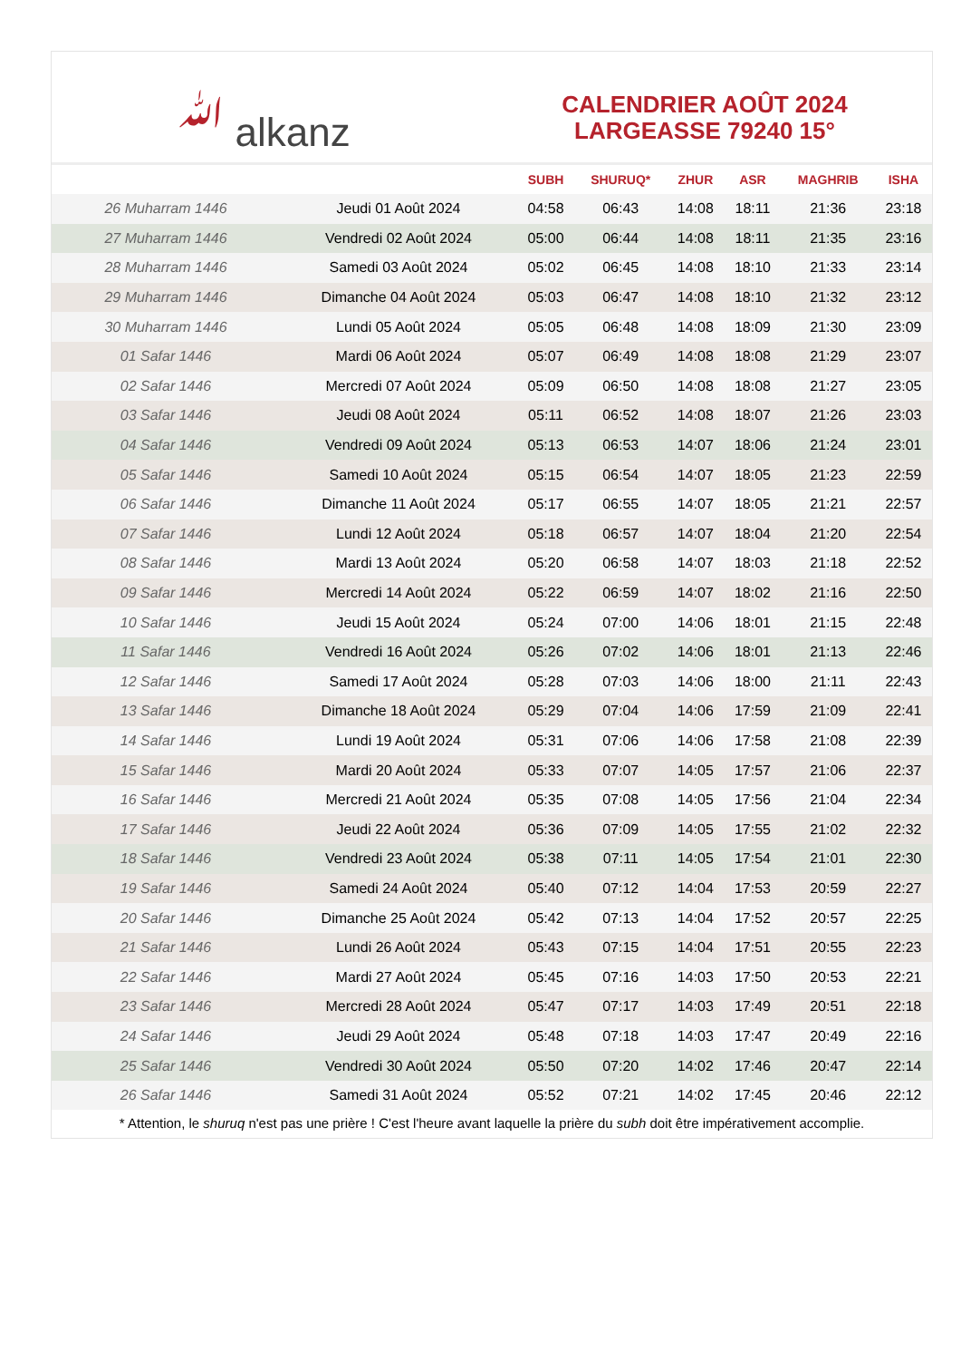ﷲ alkanz
CALENDRIER AOÛT 2024
LARGEASSE 79240 15°
| | | SUBH | SHURUQ* | ZHUR | ASR | MAGHRIB | ISHA |
| --- | --- | --- | --- | --- | --- | --- | --- |
| 26 Muharram 1446 | Jeudi 01 Août 2024 | 04:58 | 06:43 | 14:08 | 18:11 | 21:36 | 23:18 |
| 27 Muharram 1446 | Vendredi 02 Août 2024 | 05:00 | 06:44 | 14:08 | 18:11 | 21:35 | 23:16 |
| 28 Muharram 1446 | Samedi 03 Août 2024 | 05:02 | 06:45 | 14:08 | 18:10 | 21:33 | 23:14 |
| 29 Muharram 1446 | Dimanche 04 Août 2024 | 05:03 | 06:47 | 14:08 | 18:10 | 21:32 | 23:12 |
| 30 Muharram 1446 | Lundi 05 Août 2024 | 05:05 | 06:48 | 14:08 | 18:09 | 21:30 | 23:09 |
| 01 Safar 1446 | Mardi 06 Août 2024 | 05:07 | 06:49 | 14:08 | 18:08 | 21:29 | 23:07 |
| 02 Safar 1446 | Mercredi 07 Août 2024 | 05:09 | 06:50 | 14:08 | 18:08 | 21:27 | 23:05 |
| 03 Safar 1446 | Jeudi 08 Août 2024 | 05:11 | 06:52 | 14:08 | 18:07 | 21:26 | 23:03 |
| 04 Safar 1446 | Vendredi 09 Août 2024 | 05:13 | 06:53 | 14:07 | 18:06 | 21:24 | 23:01 |
| 05 Safar 1446 | Samedi 10 Août 2024 | 05:15 | 06:54 | 14:07 | 18:05 | 21:23 | 22:59 |
| 06 Safar 1446 | Dimanche 11 Août 2024 | 05:17 | 06:55 | 14:07 | 18:05 | 21:21 | 22:57 |
| 07 Safar 1446 | Lundi 12 Août 2024 | 05:18 | 06:57 | 14:07 | 18:04 | 21:20 | 22:54 |
| 08 Safar 1446 | Mardi 13 Août 2024 | 05:20 | 06:58 | 14:07 | 18:03 | 21:18 | 22:52 |
| 09 Safar 1446 | Mercredi 14 Août 2024 | 05:22 | 06:59 | 14:07 | 18:02 | 21:16 | 22:50 |
| 10 Safar 1446 | Jeudi 15 Août 2024 | 05:24 | 07:00 | 14:06 | 18:01 | 21:15 | 22:48 |
| 11 Safar 1446 | Vendredi 16 Août 2024 | 05:26 | 07:02 | 14:06 | 18:01 | 21:13 | 22:46 |
| 12 Safar 1446 | Samedi 17 Août 2024 | 05:28 | 07:03 | 14:06 | 18:00 | 21:11 | 22:43 |
| 13 Safar 1446 | Dimanche 18 Août 2024 | 05:29 | 07:04 | 14:06 | 17:59 | 21:09 | 22:41 |
| 14 Safar 1446 | Lundi 19 Août 2024 | 05:31 | 07:06 | 14:06 | 17:58 | 21:08 | 22:39 |
| 15 Safar 1446 | Mardi 20 Août 2024 | 05:33 | 07:07 | 14:05 | 17:57 | 21:06 | 22:37 |
| 16 Safar 1446 | Mercredi 21 Août 2024 | 05:35 | 07:08 | 14:05 | 17:56 | 21:04 | 22:34 |
| 17 Safar 1446 | Jeudi 22 Août 2024 | 05:36 | 07:09 | 14:05 | 17:55 | 21:02 | 22:32 |
| 18 Safar 1446 | Vendredi 23 Août 2024 | 05:38 | 07:11 | 14:05 | 17:54 | 21:01 | 22:30 |
| 19 Safar 1446 | Samedi 24 Août 2024 | 05:40 | 07:12 | 14:04 | 17:53 | 20:59 | 22:27 |
| 20 Safar 1446 | Dimanche 25 Août 2024 | 05:42 | 07:13 | 14:04 | 17:52 | 20:57 | 22:25 |
| 21 Safar 1446 | Lundi 26 Août 2024 | 05:43 | 07:15 | 14:04 | 17:51 | 20:55 | 22:23 |
| 22 Safar 1446 | Mardi 27 Août 2024 | 05:45 | 07:16 | 14:03 | 17:50 | 20:53 | 22:21 |
| 23 Safar 1446 | Mercredi 28 Août 2024 | 05:47 | 07:17 | 14:03 | 17:49 | 20:51 | 22:18 |
| 24 Safar 1446 | Jeudi 29 Août 2024 | 05:48 | 07:18 | 14:03 | 17:47 | 20:49 | 22:16 |
| 25 Safar 1446 | Vendredi 30 Août 2024 | 05:50 | 07:20 | 14:02 | 17:46 | 20:47 | 22:14 |
| 26 Safar 1446 | Samedi 31 Août 2024 | 05:52 | 07:21 | 14:02 | 17:45 | 20:46 | 22:12 |
* Attention, le shuruq n'est pas une prière ! C'est l'heure avant laquelle la prière du subh doit être impérativement accomplie.